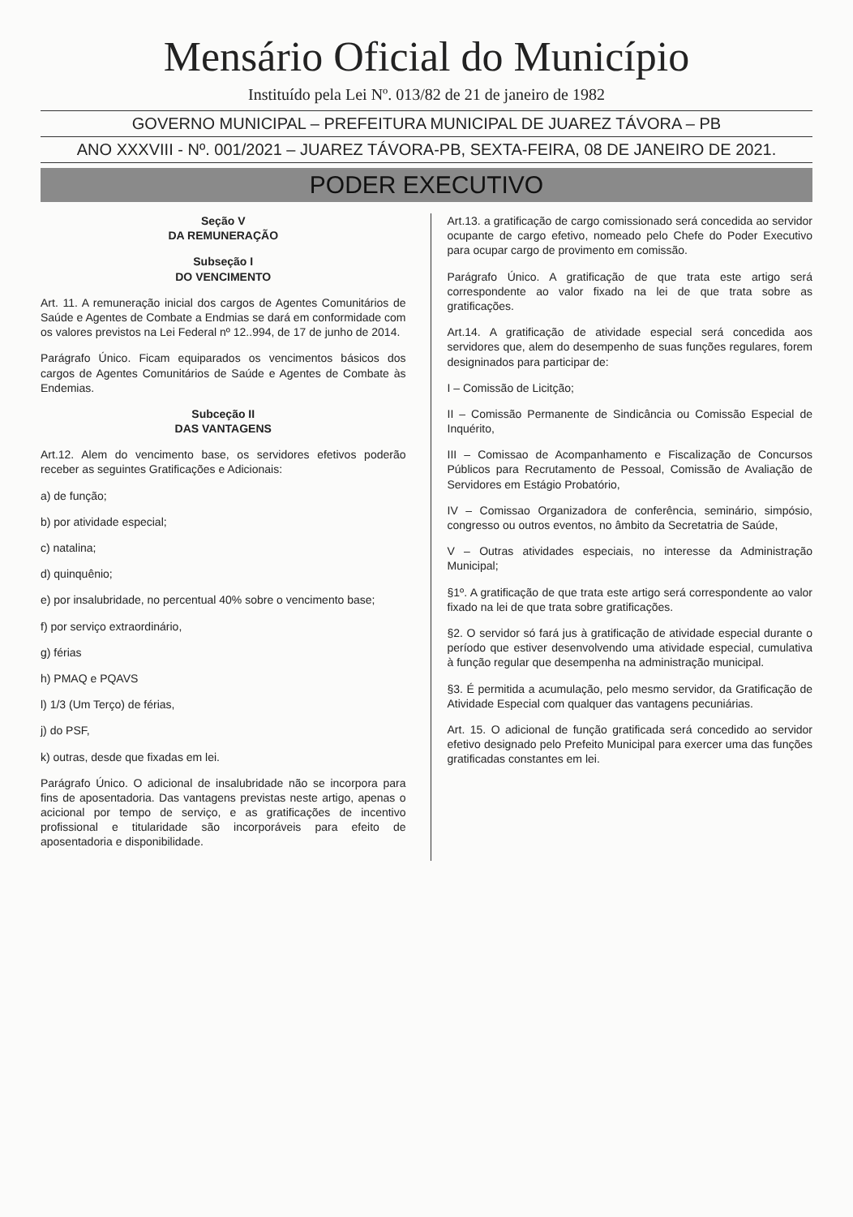Mensário Oficial do Município
Instituído pela Lei Nº. 013/82 de 21 de janeiro de 1982
GOVERNO MUNICIPAL – PREFEITURA MUNICIPAL DE JUAREZ TÁVORA – PB
ANO XXXVIII - Nº. 001/2021 – JUAREZ TÁVORA-PB, SEXTA-FEIRA, 08 DE JANEIRO DE 2021.
PODER EXECUTIVO
Seção V
DA REMUNERAÇÃO
Subseção I
DO VENCIMENTO
Art. 11. A remuneração inicial dos cargos de Agentes Comunitários de Saúde e Agentes de Combate a Endmias se dará em conformidade com os valores previstos na Lei Federal nº 12..994, de 17 de junho de 2014.
Parágrafo Único. Ficam equiparados os vencimentos básicos dos cargos de Agentes Comunitários de Saúde e Agentes de Combate às Endemias.
Subceção II
DAS VANTAGENS
Art.12. Alem do vencimento base, os servidores efetivos poderão receber as seguintes Gratificações e Adicionais:
a) de função;
b) por atividade especial;
c) natalina;
d) quinquênio;
e) por insalubridade, no percentual 40% sobre o vencimento base;
f) por serviço extraordinário,
g) férias
h) PMAQ e PQAVS
l) 1/3 (Um Terço) de férias,
j) do PSF,
k) outras, desde que fixadas em lei.
Parágrafo Único. O adicional de insalubridade não se incorpora para fins de aposentadoria. Das vantagens previstas neste artigo, apenas o acicional por tempo de serviço, e as gratificações de incentivo profissional e titularidade são incorporáveis para efeito de aposentadoria e disponibilidade.
Art.13. a gratificação de cargo comissionado será concedida ao servidor ocupante de cargo efetivo, nomeado pelo Chefe do Poder Executivo para ocupar cargo de provimento em comissão.
Parágrafo Único. A gratificação de que trata este artigo será correspondente ao valor fixado na lei de que trata sobre as gratificações.
Art.14. A gratificação de atividade especial será concedida aos servidores que, alem do desempenho de suas funções regulares, forem designinados para participar de:
I – Comissão de Licitção;
II – Comissão Permanente de Sindicância ou Comissão Especial de Inquérito,
III – Comissao de Acompanhamento e Fiscalização de Concursos Públicos para Recrutamento de Pessoal, Comissão de Avaliação de Servidores em Estágio Probatório,
IV – Comissao Organizadora de conferência, seminário, simpósio, congresso ou outros eventos, no âmbito da Secretatria de Saúde,
V – Outras atividades especiais, no interesse da Administração Municipal;
§1º. A gratificação de que trata este artigo será correspondente ao valor fixado na lei de que trata sobre gratificações.
§2. O servidor só fará jus à gratificação de atividade especial durante o período que estiver desenvolvendo uma atividade especial, cumulativa à função regular que desempenha na administração municipal.
§3. É permitida a acumulação, pelo mesmo servidor, da Gratificação de Atividade Especial com qualquer das vantagens pecuniárias.
Art. 15. O adicional de função gratificada será concedido ao servidor efetivo designado pelo Prefeito Municipal para exercer uma das funções gratificadas constantes em lei.